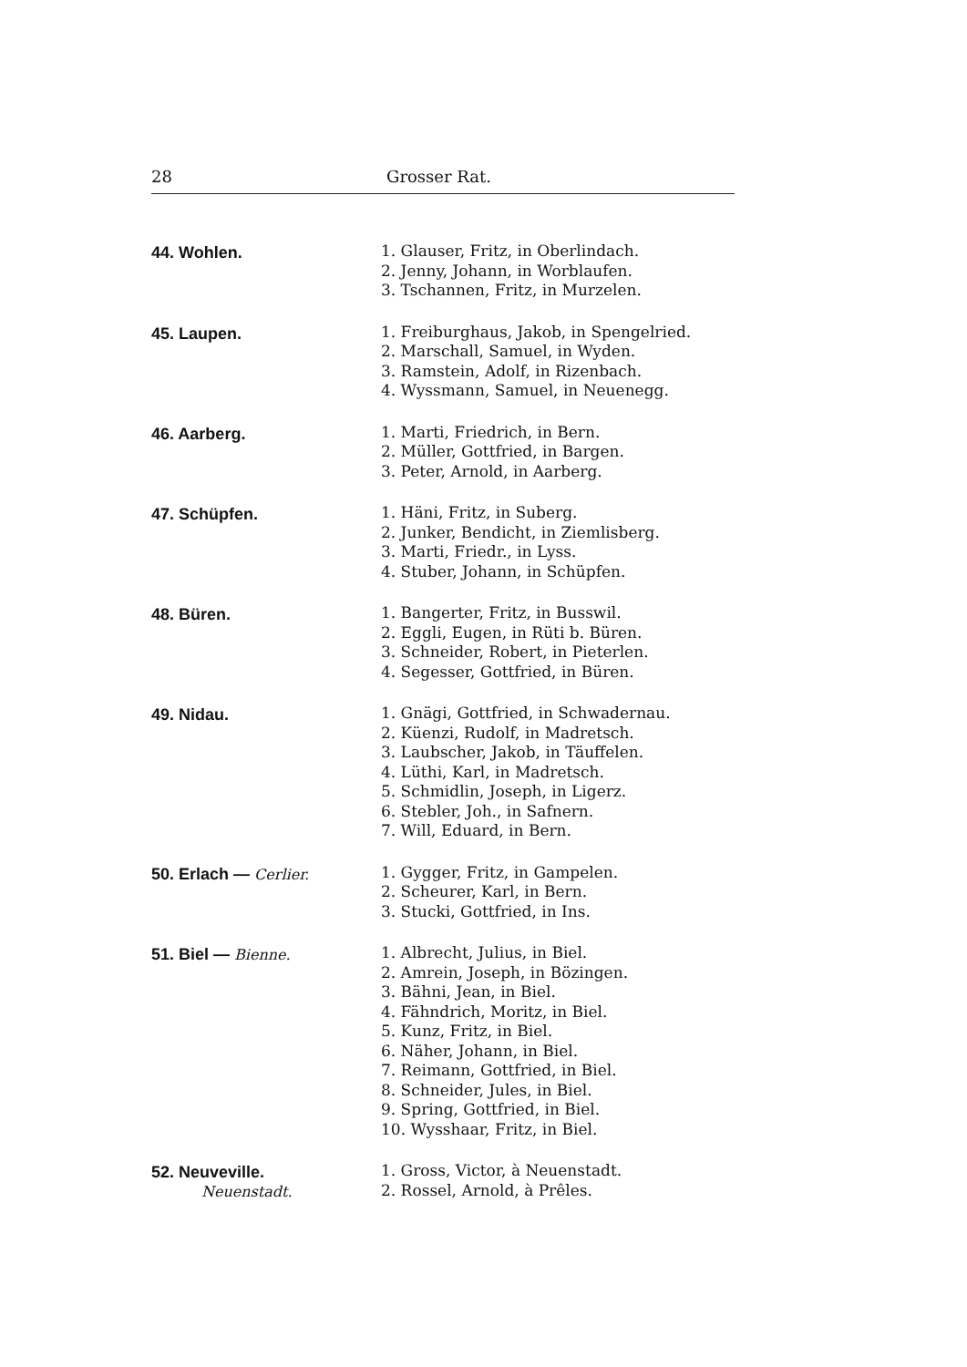28 Grosser Rat.
44. Wohlen.
1. Glauser, Fritz, in Oberlindach.
2. Jenny, Johann, in Worblaufen.
3. Tschannen, Fritz, in Murzelen.
45. Laupen.
1. Freiburghaus, Jakob, in Spengelried.
2. Marschall, Samuel, in Wyden.
3. Ramstein, Adolf, in Rizenbach.
4. Wyssmann, Samuel, in Neuenegg.
46. Aarberg.
1. Marti, Friedrich, in Bern.
2. Müller, Gottfried, in Bargen.
3. Peter, Arnold, in Aarberg.
47. Schüpfen.
1. Häni, Fritz, in Suberg.
2. Junker, Bendicht, in Ziemlisberg.
3. Marti, Friedr., in Lyss.
4. Stuber, Johann, in Schüpfen.
48. Büren.
1. Bangerter, Fritz, in Busswil.
2. Eggli, Eugen, in Rüti b. Büren.
3. Schneider, Robert, in Pieterlen.
4. Segesser, Gottfried, in Büren.
49. Nidau.
1. Gnägi, Gottfried, in Schwadernau.
2. Küenzi, Rudolf, in Madretsch.
3. Laubscher, Jakob, in Täuffelen.
4. Lüthi, Karl, in Madretsch.
5. Schmidlin, Joseph, in Ligerz.
6. Stebler, Joh., in Safnern.
7. Will, Eduard, in Bern.
50. Erlach — Cerlier.
1. Gygger, Fritz, in Gampelen.
2. Scheurer, Karl, in Bern.
3. Stucki, Gottfried, in Ins.
51. Biel — Bienne.
1. Albrecht, Julius, in Biel.
2. Amrein, Joseph, in Bözingen.
3. Bähni, Jean, in Biel.
4. Fähndrich, Moritz, in Biel.
5. Kunz, Fritz, in Biel.
6. Näher, Johann, in Biel.
7. Reimann, Gottfried, in Biel.
8. Schneider, Jules, in Biel.
9. Spring, Gottfried, in Biel.
10. Wysshaar, Fritz, in Biel.
52. Neuveville.
Neuenstadt.
1. Gross, Victor, à Neuenstadt.
2. Rossel, Arnold, à Prêles.